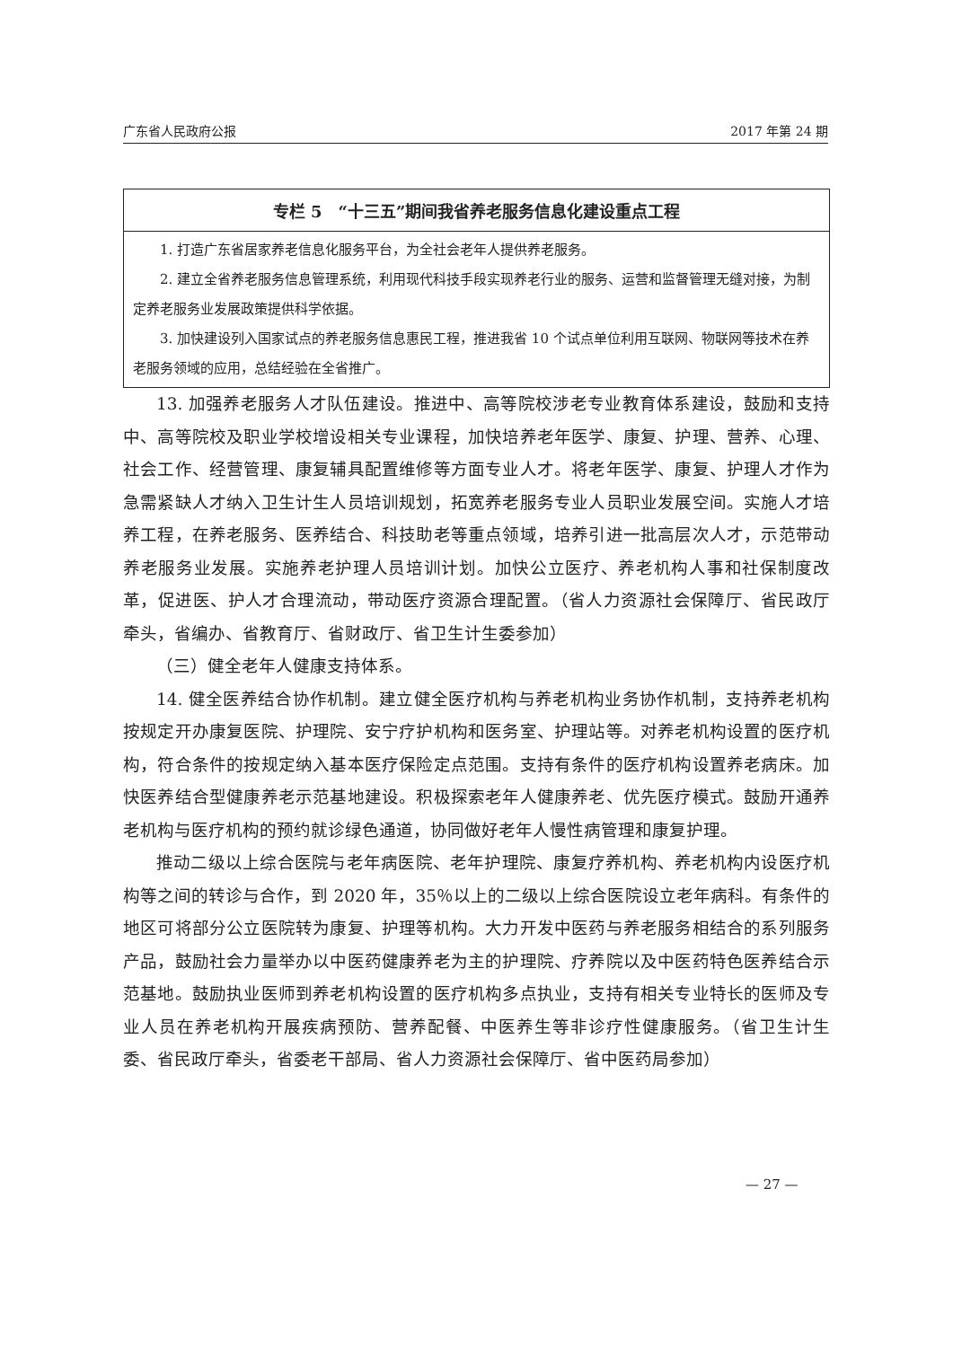广东省人民政府公报 2017 年第 24 期
| 专栏 5 “十三五”期间我省养老服务信息化建设重点工程 |
| --- |
| 1. 打造广东省居家养老信息化服务平台，为全社会老年人提供养老服务。 2. 建立全省养老服务信息管理系统，利用现代科技手段实现养老行业的服务、运营和监督管理无缝对接，为制定养老服务业发展政策提供科学依据。 3. 加快建设列入国家试点的养老服务信息惠民工程，推进我省 10 个试点单位利用互联网、物联网等技术在养老服务领域的应用，总结经验在全省推广。 |
13. 加强养老服务人才队伍建设。推进中、高等院校涉老专业教育体系建设，鼓励和支持中、高等院校及职业学校增设相关专业课程，加快培养老年医学、康复、护理、营养、心理、社会工作、经营管理、康复辅具配置维修等方面专业人才。将老年医学、康复、护理人才作为急需紧缺人才纳入卫生计生人员培训规划，拓宽养老服务专业人员职业发展空间。实施人才培养工程，在养老服务、医养结合、科技助老等重点领域，培养引进一批高层次人才，示范带动养老服务业发展。实施养老护理人员培训计划。加快公立医疗、养老机构人事和社保制度改革，促进医、护人才合理流动，带动医疗资源合理配置。（省人力资源社会保障厅、省民政厅牵头，省编办、省教育厅、省财政厅、省卫生计生委参加）
（三）健全老年人健康支持体系。
14. 健全医养结合协作机制。建立健全医疗机构与养老机构业务协作机制，支持养老机构按规定开办康复医院、护理院、安宁疗护机构和医务室、护理站等。对养老机构设置的医疗机构，符合条件的按规定纳入基本医疗保险定点范围。支持有条件的医疗机构设置养老病床。加快医养结合型健康养老示范基地建设。积极探索老年人健康养老、优先医疗模式。鼓励开通养老机构与医疗机构的预约就诊绿色通道，协同做好老年人慢性病管理和康复护理。
推动二级以上综合医院与老年病医院、老年护理院、康复疗养机构、养老机构内设医疗机构等之间的转诊与合作，到 2020 年，35％以上的二级以上综合医院设立老年病科。有条件的地区可将部分公立医院转为康复、护理等机构。大力开发中医药与养老服务相结合的系列服务产品，鼓励社会力量举办以中医药健康养老为主的护理院、疗养院以及中医药特色医养结合示范基地。鼓励执业医师到养老机构设置的医疗机构多点执业，支持有相关专业特长的医师及专业人员在养老机构开展疾病预防、营养配餐、中医养生等非诊疗性健康服务。（省卫生计生委、省民政厅牵头，省委老干部局、省人力资源社会保障厅、省中医药局参加）
— 27 —